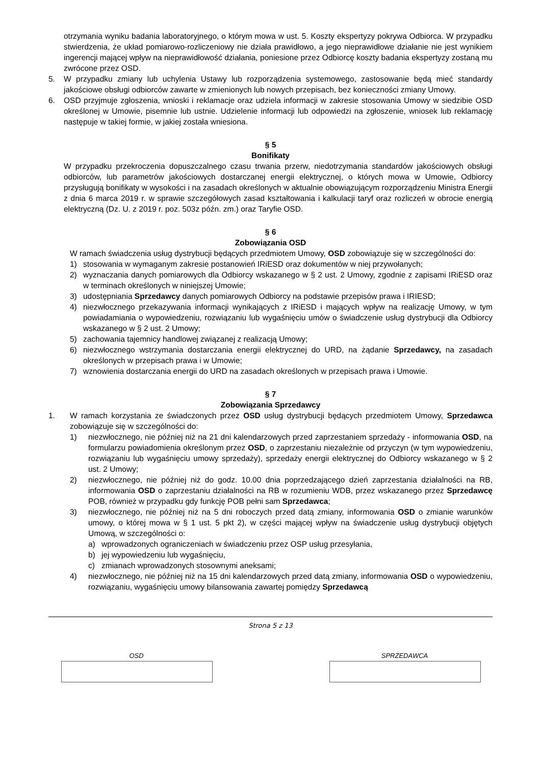otrzymania wyniku badania laboratoryjnego, o którym mowa w ust. 5. Koszty ekspertyzy pokrywa Odbiorca. W przypadku stwierdzenia, że układ pomiarowo-rozliczeniowy nie działa prawidłowo, a jego nieprawidłowe działanie nie jest wynikiem ingerencji mającej wpływ na nieprawidłowość działania, poniesione przez Odbiorcę koszty badania ekspertyzy zostaną mu zwrócone przez OSD.
5. W przypadku zmiany lub uchylenia Ustawy lub rozporządzenia systemowego, zastosowanie będą mieć standardy jakościowe obsługi odbiorców zawarte w zmienionych lub nowych przepisach, bez konieczności zmiany Umowy.
6. OSD przyjmuje zgłoszenia, wnioski i reklamacje oraz udziela informacji w zakresie stosowania Umowy w siedzibie OSD określonej w Umowie, pisemnie lub ustnie. Udzielenie informacji lub odpowiedzi na zgłoszenie, wniosek lub reklamację następuje w takiej formie, w jakiej została wniesiona.
§ 5
Bonifikaty
W przypadku przekroczenia dopuszczalnego czasu trwania przerw, niedotrzymania standardów jakościowych obsługi odbiorców, lub parametrów jakościowych dostarczanej energii elektrycznej, o których mowa w Umowie, Odbiorcy przysługują bonifikaty w wysokości i na zasadach określonych w aktualnie obowiązującym rozporządzeniu Ministra Energii z dnia 6 marca 2019 r. w sprawie szczegółowych zasad kształtowania i kalkulacji taryf oraz rozliczeń w obrocie energią elektryczną (Dz. U. z 2019 r. poz. 503z późn. zm.) oraz Taryfie OSD.
§ 6
Zobowiązania OSD
W ramach świadczenia usług dystrybucji będących przedmiotem Umowy, OSD zobowiązuje się w szczególności do:
1) stosowania w wymaganym zakresie postanowień IRiESD oraz dokumentów w niej przywołanych;
2) wyznaczania danych pomiarowych dla Odbiorcy wskazanego w § 2 ust. 2 Umowy, zgodnie z zapisami IRiESD oraz w terminach określonych w niniejszej Umowie;
3) udostępniania Sprzedawcy danych pomiarowych Odbiorcy na podstawie przepisów prawa i IRIESD;
4) niezwłocznego przekazywania informacji wynikających z IRiESD i mających wpływ na realizację Umowy, w tym powiadamiania o wypowiedzeniu, rozwiązaniu lub wygaśnięciu umów o świadczenie usług dystrybucji dla Odbiorcy wskazanego w § 2 ust. 2 Umowy;
5) zachowania tajemnicy handlowej związanej z realizacją Umowy;
6) niezwłocznego wstrzymania dostarczania energii elektrycznej do URD, na żądanie Sprzedawcy, na zasadach określonych w przepisach prawa i w Umowie;
7) wznowienia dostarczania energii do URD na zasadach określonych w przepisach prawa i Umowie.
§ 7
Zobowiązania Sprzedawcy
1. W ramach korzystania ze świadczonych przez OSD usług dystrybucji będących przedmiotem Umowy, Sprzedawca zobowiązuje się w szczególności do:
1) niezwłocznego, nie później niż na 21 dni kalendarzowych przed zaprzestaniem sprzedaży - informowania OSD, na formularzu powiadomienia określonym przez OSD, o zaprzestaniu niezależnie od przyczyn (w tym wypowiedzeniu, rozwiązaniu lub wygaśnięciu umowy sprzedaży), sprzedaży energii elektrycznej do Odbiorcy wskazanego w § 2 ust. 2 Umowy;
2) niezwłocznego, nie później niż do godz. 10.00 dnia poprzedzającego dzień zaprzestania działalności na RB, informowania OSD o zaprzestaniu działalności na RB w rozumieniu WDB, przez wskazanego przez Sprzedawcę POB, również w przypadku gdy funkcję POB pełni sam Sprzedawca;
3) niezwłocznego, nie później niż na 5 dni roboczych przed datą zmiany, informowania OSD o zmianie warunków umowy, o której mowa w § 1 ust. 5 pkt 2), w części mającej wpływ na świadczenie usług dystrybucji objętych Umową, w szczególności o:
a) wprowadzonych ograniczeniach w świadczeniu przez OSP usług przesyłania,
b) jej wypowiedzeniu lub wygaśnięciu,
c) zmianach wprowadzonych stosownymi aneksami;
4) niezwłocznego, nie później niż na 15 dni kalendarzowych przed datą zmiany, informowania OSD o wypowiedzeniu, rozwiązaniu, wygaśnięciu umowy bilansowania zawartej pomiędzy Sprzedawcą
Strona 5 z 13
OSD SPRZEDAWCA